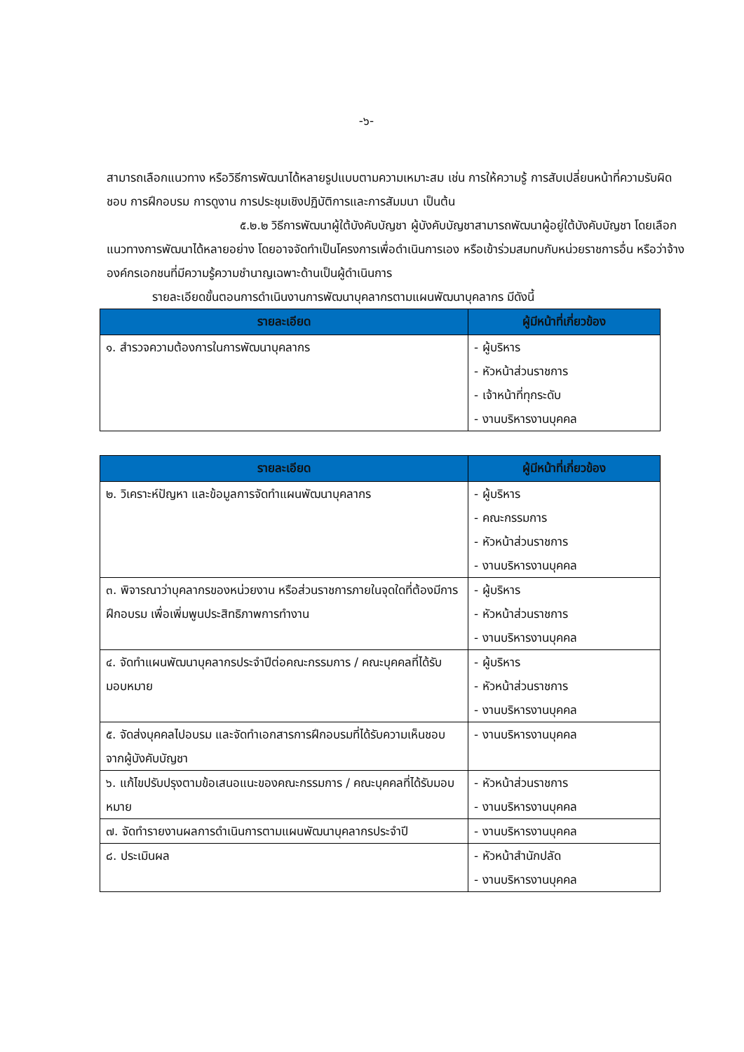-๖-
สามารถเลือกแนวทาง หรือวิธีการพัฒนาได้หลายรูปแบบตามความเหมาะสม เช่น การให้ความรู้ การสับเปลี่ยนหน้าที่ความรับผิดชอบ การฝึกอบรม การดูงาน การประชุมเชิงปฏิบัติการและการสัมมนา เป็นต้น
๕.๒.๒ วิธีการพัฒนาผู้ใต้บังคับบัญชา ผู้บังคับบัญชาสามารถพัฒนาผู้อยู่ใต้บังคับบัญชา โดยเลือกแนวทางการพัฒนาได้หลายอย่าง โดยอาจจัดทำเป็นโครงการเพื่อดำเนินการเอง หรือเข้าร่วมสมทบกับหน่วยราชการอื่น หรือว่าจ้างองค์กรเอกชนที่มีความรู้ความชำนาญเฉพาะด้านเป็นผู้ดำเนินการ
รายละเอียดขั้นตอนการดำเนินงานการพัฒนาบุคลากรตามแผนพัฒนาบุคลากร มีดังนี้
| รายละเอียด | ผู้มีหน้าที่เกี่ยวข้อง |
| --- | --- |
| ๑. สำรวจความต้องการในการพัฒนาบุคลากร | - ผู้บริหาร - หัวหน้าส่วนราชการ - เจ้าหน้าที่ทุกระดับ - งานบริหารงานบุคคล |
| รายละเอียด | ผู้มีหน้าที่เกี่ยวข้อง |
| --- | --- |
| ๒. วิเคราะห์ปัญหา และข้อมูลการจัดทำแผนพัฒนาบุคลากร | - ผู้บริหาร - คณะกรรมการ - หัวหน้าส่วนราชการ - งานบริหารงานบุคคล |
| ๓. พิจารณาว่าบุคลากรของหน่วยงาน หรือส่วนราชการภายในจุดใดที่ต้องมีการฝึกอบรม เพื่อเพิ่มพูนประสิทธิภาพการทำงาน | - ผู้บริหาร - หัวหน้าส่วนราชการ - งานบริหารงานบุคคล |
| ๔. จัดทำแผนพัฒนาบุคลากรประจำปีต่อคณะกรรมการ / คณะบุคคลที่ได้รับมอบหมาย | - ผู้บริหาร - หัวหน้าส่วนราชการ - งานบริหารงานบุคคล |
| ๕. จัดส่งบุคคลไปอบรม และจัดทำเอกสารการฝึกอบรมที่ได้รับความเห็นชอบจากผู้บังคับบัญชา | - งานบริหารงานบุคคล |
| ๖. แก้ไขปรับปรุงตามข้อเสนอแนะของคณะกรรมการ / คณะบุคคลที่ได้รับมอบหมาย | - หัวหน้าส่วนราชการ - งานบริหารงานบุคคล |
| ๗. จัดทำรายงานผลการดำเนินการตามแผนพัฒนาบุคลากรประจำปี | - งานบริหารงานบุคคล |
| ๘. ประเมินผล | - หัวหน้าสำนักปลัด - งานบริหารงานบุคคล |